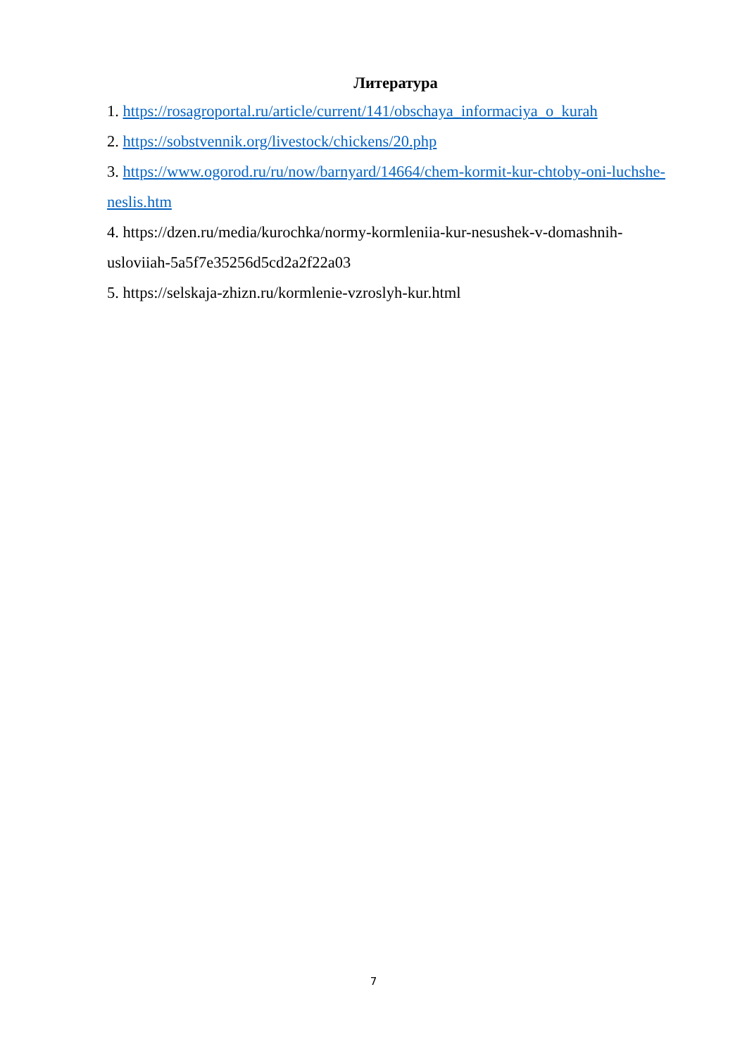Литература
1. https://rosagroportal.ru/article/current/141/obschaya_informaciya_o_kurah
2. https://sobstvennik.org/livestock/chickens/20.php
3. https://www.ogorod.ru/ru/now/barnyard/14664/chem-kormit-kur-chtoby-oni-luchshe-neslis.htm
4. https://dzen.ru/media/kurochka/normy-kormleniia-kur-nesushek-v-domashnih-usloviiah-5a5f7e35256d5cd2a2f22a03
5. https://selskaja-zhizn.ru/kormlenie-vzroslyh-kur.html
7